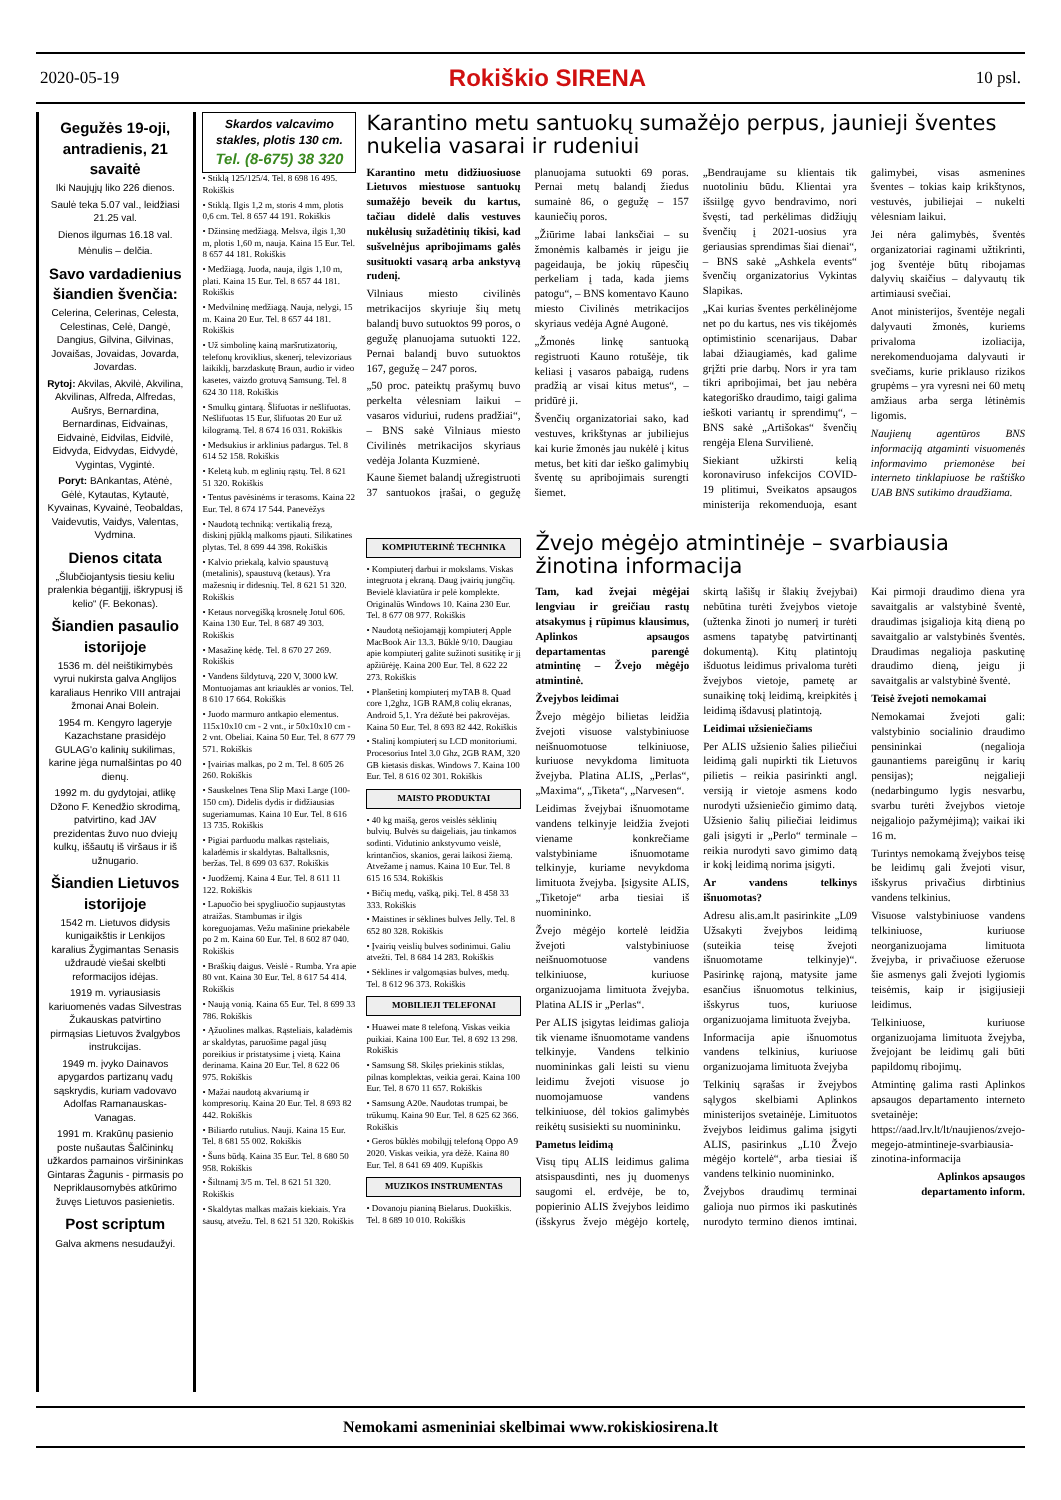2020-05-19 Rokiškio SIRENA 10 psl.
Gegužės 19-oji, antradienis, 21 savaitė
Iki Naujųjų liko 226 dienos.
Saulė teka 5.07 val., leidžiasi 21.25 val.
Dienos ilgumas 16.18 val.
Mėnulis – delčia.
Savo vardadienius šiandien švenčia:
Celerina, Celerinas, Celesta, Celestinas, Celė, Dangė, Dangius, Gilvina, Gilvinas, Jovaišas, Jovaidas, Jovarda, Jovardas.
Rytoj: Akvilas, Akvilė, Akvilina, Akvilinas, Alfreda, Alfredas, Aušrys, Bernardina, Bernardinas, Eidvainas, Eidvainė, Eidvilas, Eidvilė, Eidvyda, Eidvydas, Eidvydė, Vygintas, Vygintė.
Poryt: BAnkantas, Atėnė, Gėlė, Kytautas, Kytautė, Kyvainas, Kyvainė, Teobaldas, Vaidevutis, Vaidys, Valentas, Vydmina.
Dienos citata
„Šlubčiojantysis tiesiu keliu pralenkia bėgantįjį, iškrypusį iš kelio“ (F. Bekonas).
Šiandien pasaulio istorijoje
1536 m. dėl neištikimybės vyrui nukirsta galva Anglijos karaliaus Henriko VIII antrajai žmonai Anai Bolein.
1954 m. Kengyro lageryje Kazachstane prasidėjo GULAG'o kalinių sukilimas, karine jėga numalšintas po 40 dienų.
1992 m. du gydytojai, atlikę Džono F. Kenedžio skrodimą, patvirtino, kad JAV prezidentas žuvo nuo dviejų kulkų, iššautų iš viršaus ir iš užnugario.
Šiandien Lietuvos istorijoje
1542 m. Lietuvos didysis kunigaikštis ir Lenkijos karalius Žygimantas Senasis uždraudė viešai skelbti reformacijos idėjas.
1919 m. vyriausiasis kariuomenės vadas Silvestras Žukauskas patvirtino pirmąsias Lietuvos žvalgybos instrukcijas.
1949 m. įvyko Dainavos apygardos partizanų vadų sąskrydis, kuriam vadovavo Adolfas Ramanauskas-Vanagas.
1991 m. Krakūnų pasienio poste nušautas Šalčininkų užkardos pamainos viršininkas Gintaras Žagunis - pirmasis po Nepriklausomybės atkūrimo žuvęs Lietuvos pasienietis.
Post scriptum
Galva akmens nesudaužyi.
Skardos valcavimo stakles, plotis 130 cm.
Tel. (8-675) 38 320
• Stiklą 125/125/4. Tel. 8 698 16 495. Rokiškis
• Stiklą. Ilgis 1,2 m, storis 4 mm, plotis 0,6 cm. Tel. 8 657 44 191. Rokiškis
• Džinsinę medžiagą. Melsva, ilgis 1,30 m, plotis 1,60 m, nauja. Kaina 15 Eur. Tel. 8 657 44 181. Rokiškis
• Medžiagą. Juoda, nauja, ilgis 1,10 m, plati. Kaina 15 Eur. Tel. 8 657 44 181. Rokiškis
• Medvilninę medžiagą. Nauja, nelygi, 15 m. Kaina 20 Eur. Tel. 8 657 44 181. Rokiškis
• Už simbolinę kainą maršrutizatorių, telefonų kroviklius, skenerį, televizoriaus laikiklį, barzdaskutę Braun, audio ir video kasetes, vaizdo grotuvą Samsung. Tel. 8 624 30 118. Rokiškis
• Smulkų gintarą. Šlifuotas ir nešlifuotas. Nešlifuotas 15 Eur, šlifuotas 20 Eur už kilogramą. Tel. 8 674 16 031. Rokiškis
• Medsukius ir arklinius padargus. Tel. 8 614 52 158. Rokiškis
• Keletą kub. m eglinių rąstų. Tel. 8 621 51 320. Rokiškis
• Tentus pavėsinėms ir terasoms. Kaina 22 Eur. Tel. 8 674 17 544. Panevėžys
• Naudotą techniką: vertikalią frezą, diskinį pjūklą malkoms pjauti. Silikatines plytas. Tel. 8 699 44 398. Rokiškis
• Kalvio priekalą, kalvio spaustuvą (metalinis), spaustuvą (ketaus). Yra mažesnių ir didesnių. Tel. 8 621 51 320. Rokiškis
• Ketaus norvegišką krosnelę Jotul 606. Kaina 130 Eur. Tel. 8 687 49 303. Rokiškis
• Masažinę kėdę. Tel. 8 670 27 269. Rokiškis
• Vandens šildytuvą, 220 V, 3000 kW. Montuojamas ant kriauklės ar vonios. Tel. 8 610 17 664. Rokiškis
• Juodo marmuro antkapio elementus. 115x10x10 cm - 2 vnt., ir 50x10x10 cm - 2 vnt. Obeliai. Kaina 50 Eur. Tel. 8 677 79 571. Rokiškis
• Įvairias malkas, po 2 m. Tel. 8 605 26 260. Rokiškis
• Sauskelnes Tena Slip Maxi Large (100-150 cm). Didelis dydis ir didžiausias sugeriamumas. Kaina 10 Eur. Tel. 8 616 13 735. Rokiškis
• Pigiai parduodu malkas rąsteliais, kaladėmis ir skaldytas. Baltalksnis, beržas. Tel. 8 699 03 637. Rokiškis
• Juodžemį. Kaina 4 Eur. Tel. 8 611 11 122. Rokiškis
• Lapuočio bei spygliuočio supjaustytas atraižas. Stambumas ir ilgis koreguojamas. Vežu mašinine priekabėle po 2 m. Kaina 60 Eur. Tel. 8 602 87 040. Rokiškis
• Braškių daigus. Veislė - Rumba. Yra apie 80 vnt. Kaina 30 Eur. Tel. 8 617 54 414. Rokiškis
• Naują vonią. Kaina 65 Eur. Tel. 8 699 33 786. Rokiškis
• Ąžuolines malkas. Rąsteliais, kaladėmis ar skaldytas, paruošime pagal jūsų poreikius ir pristatysime į vietą. Kaina derinama. Kaina 20 Eur. Tel. 8 622 06 975. Rokiškis
• Mažai naudotą akvariumą ir kompresorių. Kaina 20 Eur. Tel. 8 693 82 442. Rokiškis
• Biliardo rutulius. Nauji. Kaina 15 Eur. Tel. 8 681 55 002. Rokiškis
• Šuns būdą. Kaina 35 Eur. Tel. 8 680 50 958. Rokiškis
• Šiltnamį 3/5 m. Tel. 8 621 51 320. Rokiškis
• Skaldytas malkas mažais kiekiais. Yra sausų, atvežu. Tel. 8 621 51 320. Rokiškis
Karantino metu santuokų sumažėjo perpus, jaunieji šventes nukelia vasarai ir rudeniui
Karantino metu didžiuosiuose Lietuvos miestuose santuokų sumažėjo beveik du kartus, tačiau didelė dalis vestuves nukėlusių sužadėtinių tikisi, kad sušvelnėjus apribojimams galės susituokti vasarą arba ankstyvą rudenį.
Vilniaus miesto civilinės metrikacijos skyriuje šių metų balandį buvo sutuoktos 99 poros, o gegužę planuojama sutuokti 122. Pernai balandį buvo sutuoktos 167, gegužę – 247 poros.
„50 proc. pateiktų prašymų buvo perkelta vėlesniam laikui – vasaros viduriui, rudens pradžiai“, – BNS sakė Vilniaus miesto Civilinės metrikacijos skyriaus vedėja Jolanta Kuzmienė.
Kaune šiemet balandį užregistruoti 37 santuokos įrašai, o gegužę planuojama sutuokti 69 poras. Pernai metų balandį žiedus sumainė 86, o gegužę – 157 kauniečių poros.
„Žiūrime labai lanksčiai – su žmonėmis kalbamės ir jeigu jie pageidauja, be jokių rūpesčių perkeliam į tada, kada jiems patogu“, – BNS komentavo Kauno miesto Civilinės metrikacijos skyriaus vedėja Agnė Augonė.
„Žmonės linkę santuoką registruoti Kauno rotušėje, tik keliasi į vasaros pabaigą, rudens pradžią ar visai kitus metus“, – pridūrė ji.
Švenčių organizatoriai sako, kad vestuves, krikštynas ar jubiliejus kai kurie žmonės jau nukėlė į kitus metus, bet kiti dar ieško galimybių šventę su apribojimais surengti šiemet.
„Bendraujame su klientais tik nuotoliniu būdu. Klientai yra išsiilgę gyvo bendravimo, nori švęsti, tad perkėlimas didžiųjų švenčių į 2021-uosius yra geriausias sprendimas šiai dienai“, – BNS sakė „Ashkela events“ švenčių organizatorius Vykintas Slapikas.
„Kai kurias šventes perkėlinėjome net po du kartus, nes vis tikėjomės optimistinio scenarijaus. Dabar labai džiaugiamės, kad galime grįžti prie darbų. Nors ir yra tam tikri apribojimai, bet jau nebėra kategoriško draudimo, taigi galima ieškoti variantų ir sprendimų“, – BNS sakė „Artišokas“ švenčių rengėja Elena Survilienė.
Siekiant užkirsti kelią koronaviruso infekcijos COVID-19 plitimui, Sveikatos apsaugos ministerija rekomenduoja, esant galimybei, visas asmenines šventes – tokias kaip krikštynos, vestuvės, jubiliejai – nukelti vėlesniam laikui.
Jei nėra galimybės, šventės organizatoriai raginami užtikrinti, jog šventėje būtų ribojamas dalyvių skaičius – dalyvautų tik artimiausi svečiai.
Anot ministerijos, šventėje negali dalyvauti žmonės, kuriems privaloma izoliacija, nerekomenduojama dalyvauti ir svečiams, kurie priklauso rizikos grupėms – yra vyresni nei 60 metų amžiaus arba serga lėtinėmis ligomis.
Naujienų agentūros BNS informaciją atgaminti visuomenės informavimo priemonėse bei interneto tinklapiuose be raštiško UAB BNS sutikimo draudžiama.
KOMPIUTERINĖ TECHNIKA
• Kompiuterį darbui ir mokslams. Viskas integruota į ekraną. Daug įvairių jungčių. Bevielė klaviatūra ir pelė komplekte. Originalūs Windows 10. Kaina 230 Eur. Tel. 8 677 08 977. Rokiškis
• Naudotą nešiojamąjį kompiuterį Apple MacBook Air 13.3. Būklė 9/10. Daugiau apie kompiuterį galite sužinoti susitikę ir jį apžiūrėję. Kaina 200 Eur. Tel. 8 622 22 273. Rokiškis
• Planšetinį kompiuterį myTAB 8. Quad core 1,2ghz, 1GB RAM,8 colių ekranas, Android 5,1. Yra dėžutė bei pakrovėjas. Kaina 50 Eur. Tel. 8 693 82 442. Rokiškis
• Stalinį kompiuterį su LCD monitoriumi. Procesorius Intel 3.0 Ghz, 2GB RAM, 320 GB kietasis diskas. Windows 7. Kaina 100 Eur. Tel. 8 616 02 301. Rokiškis
MAISTO PRODUKTAI
• 40 kg maišą, geros veislės sėklinių bulvių. Bulvės su daigeliais, jau tinkamos sodinti. Vidutinio ankstyvumo veislė, krintančios, skanios, gerai laikosi žiemą. Atvežame į namus. Kaina 10 Eur. Tel. 8 615 16 534. Rokiškis
• Bičių medų, vašką, pikį. Tel. 8 458 33 333. Rokiškis
• Maistines ir sėklines bulves Jelly. Tel. 8 652 80 328. Rokiškis
• Įvairių veislių bulves sodinimui. Galiu atvežti. Tel. 8 684 14 283. Rokiškis
• Sėklines ir valgomąsias bulves, medų. Tel. 8 612 96 373. Rokiškis
MOBILIEJI TELEFONAI
• Huawei mate 8 telefoną. Viskas veikia puikiai. Kaina 100 Eur. Tel. 8 692 13 298. Rokiškis
• Samsung S8. Skilęs priekinis stiklas, pilnas komplektas, veikia gerai. Kaina 100 Eur. Tel. 8 670 11 657. Rokiškis
• Samsung A20e. Naudotas trumpai, be trūkumų. Kaina 90 Eur. Tel. 8 625 62 366. Rokiškis
• Geros būklės mobilųjį telefoną Oppo A9 2020. Viskas veikia, yra dėžė. Kaina 80 Eur. Tel. 8 641 69 409. Kupiškis
MUZIKOS INSTRUMENTAS
• Dovanoju pianiną Bielarus. Duokiškis. Tel. 8 689 10 010. Rokiškis
Žvejo mėgėjo atmintinėje – svarbiausia žinotina informacija
Tam, kad žvejai mėgėjai lengviau ir greičiau rastų atsakymus į rūpimus klausimus, Aplinkos apsaugos departamentas parengė atmintinę – Žvejo mėgėjo atmintinė.
Žvejybos leidimai
Žvejo mėgėjo bilietas leidžia žvejoti visuose valstybiniuose neišnuomotuose telkiniuose, kuriuose nevykdoma limituota žvejyba. Platina ALIS, „Perlas“, „Maxima“, „Tiketa“, „Narvesen“.
Leidimas žvejybai išnuomotame vandens telkinyje leidžia žvejoti viename konkrečiame valstybiniame išnuomotame telkinyje, kuriame nevykdoma limituota žvejyba. Įsigysite ALIS, „Tiketoje“ arba tiesiai iš nuomininko.
Žvejo mėgėjo kortelė leidžia žvejoti valstybiniuose neišnuomotuose vandens telkiniuose, kuriuose organizuojama limituota žvejyba. Platina ALIS ir „Perlas“.
Per ALIS įsigytas leidimas galioja tik viename išnuomotame vandens telkinyje. Vandens telkinio nuomininkas gali leisti su vienu leidimu žvejoti visuose jo nuomojamuose vandens telkiniuose, dėl tokios galimybės reikėtų susisiekti su nuomininku.
Pametus leidimą
Visų tipų ALIS leidimus galima atsispausdinti, nes jų duomenys saugomi el. erdvėje, be to, popierinio ALIS žvejybos leidimo (išskyrus žvejo mėgėjo kortelę, skirtą lašišų ir šlakių žvejybai) nebūtina turėti žvejybos vietoje (užtenka žinoti jo numerį ir turėti asmens tapatybę patvirtinantį dokumentą). Kitų platintojų išduotus leidimus privaloma turėti žvejybos vietoje, pametę ar sunaikinę tokį leidimą, kreipkitės į leidimą išdavusį platintoją.
Leidimai užsieniečiams
Per ALIS užsienio šalies piliečiui leidimą gali nupirkti tik Lietuvos pilietis – reikia pasirinkti angl. versiją ir vietoje asmens kodo nurodyti užsieniečio gimimo datą. Užsienio šalių piliečiai leidimus gali įsigyti ir „Perlo“ terminale – reikia nurodyti savo gimimo datą ir kokį leidimą norima įsigyti.
Ar vandens telkinys išnuomotas?
Adresu alis.am.lt pasirinkite „L09 Užsakyti žvejybos leidimą (suteikia teisę žvejoti išnuomotame telkinyje)“. Pasirinkę rajoną, matysite jame esančius išnuomotus telkinius, išskyrus tuos, kuriuose organizuojama limituota žvejyba.
Informacija apie išnuomotus vandens telkinius, kuriuose organizuojama limituota žvejyba
Telkinių sąrašas ir žvejybos sąlygos skelbiami Aplinkos ministerijos svetainėje. Limituotos žvejybos leidimus galima įsigyti ALIS, pasirinkus „L10 Žvejo mėgėjo kortelė“, arba tiesiai iš vandens telkinio nuomininko.
Žvejybos draudimų terminai galioja nuo pirmos iki paskutinės nurodyto termino dienos imtinai. Kai pirmoji draudimo diena yra savaitgalis ar valstybinė šventė, draudimas įsigalioja kitą dieną po savaitgalio ar valstybinės šventės. Draudimas negalioja paskutinę draudimo dieną, jeigu ji savaitgalis ar valstybinė šventė.
Teisė žvejoti nemokamai
Nemokamai žvejoti gali: valstybinio socialinio draudimo pensininkai (negalioja gaunantiems pareigūnų ir karių pensijas); neįgalieji (nedarbingumo lygis nesvarbu, svarbu turėti žvejybos vietoje neįgaliojo pažymėjimą); vaikai iki 16 m.
Turintys nemokamą žvejybos teisę be leidimų gali žvejoti visur, išskyrus privačius dirbtinius vandens telkinius.
Visuose valstybiniuose vandens telkiniuose, kuriuose neorganizuojama limituota žvejyba, ir privačiuose ežeruose šie asmenys gali žvejoti lygiomis teisėmis, kaip ir įsigijusieji leidimus.
Telkiniuose, kuriuose organizuojama limituota žvejyba, žvejojant be leidimų gali būti papildomų ribojimų.
Atmintinę galima rasti Aplinkos apsaugos departamento interneto svetainėje: https://aad.lrv.lt/lt/naujienos/zvejo-megejo-atmintineje-svarbiausia-zinotina-informacija
Aplinkos apsaugos departamento inform.
Nemokami asmeniniai skelbimai www.rokiskiosirena.lt